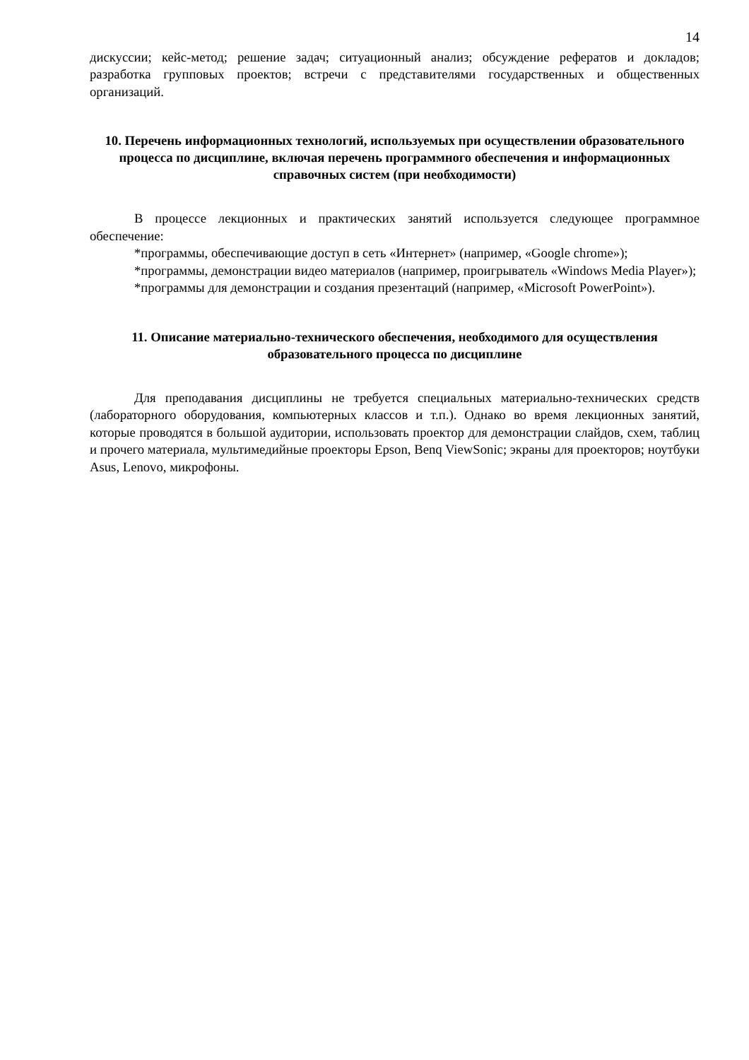14
дискуссии; кейс-метод; решение задач; ситуационный анализ; обсуждение рефератов и докладов; разработка групповых проектов; встречи с представителями государственных и общественных организаций.
10. Перечень информационных технологий, используемых при осуществлении образовательного процесса по дисциплине, включая перечень программного обеспечения и информационных справочных систем (при необходимости)
В процессе лекционных и практических занятий используется следующее программное обеспечение:
*программы, обеспечивающие доступ в сеть «Интернет» (например, «Google chrome»);
*программы, демонстрации видео материалов (например, проигрыватель «Windows Media Player»);
*программы для демонстрации и создания презентаций (например, «Microsoft PowerPoint»).
11. Описание материально-технического обеспечения, необходимого для осуществления образовательного процесса по дисциплине
Для преподавания дисциплины не требуется специальных материально-технических средств (лабораторного оборудования, компьютерных классов и т.п.). Однако во время лекционных занятий, которые проводятся в большой аудитории, использовать проектор для демонстрации слайдов, схем, таблиц и прочего материала, мультимедийные проекторы Epson, Benq ViewSonic; экраны для проекторов; ноутбуки Asus, Lenovo, микрофоны.